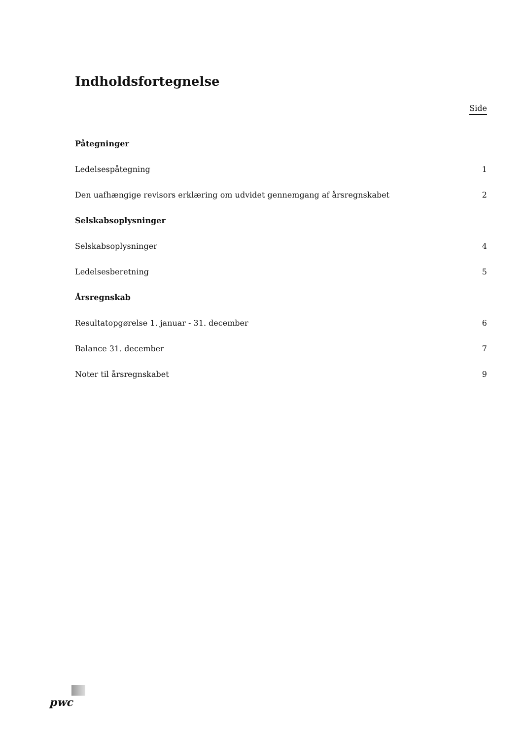Indholdsfortegnelse
Side
Påtegninger
Ledelsespåtegning 1
Den uafhængige revisors erklæring om udvidet gennemgang af årsregnskabet 2
Selskabsoplysninger
Selskabsoplysninger 4
Ledelsesberetning 5
Årsregnskab
Resultatopgørelse 1. januar - 31. december 6
Balance 31. december 7
Noter til årsregnskabet 9
pwc